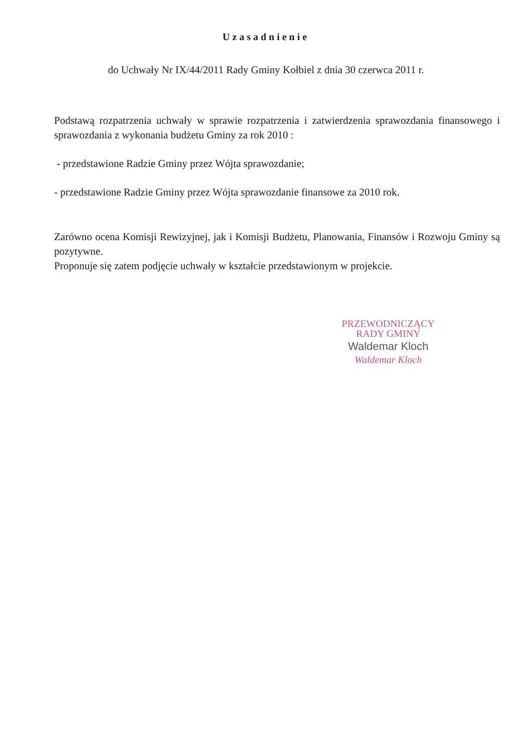Uzasadnienie
do Uchwały Nr IX/44/2011 Rady Gminy Kołbiel z dnia 30 czerwca 2011 r.
Podstawą rozpatrzenia uchwały w sprawie rozpatrzenia i zatwierdzenia sprawozdania finansowego i sprawozdania z wykonania budżetu Gminy za rok 2010 :
- przedstawione Radzie Gminy przez Wójta sprawozdanie;
- przedstawione Radzie Gminy przez Wójta sprawozdanie finansowe za 2010 rok.
Zarówno ocena Komisji Rewizyjnej, jak i Komisji Budżetu, Planowania, Finansów i Rozwoju Gminy są pozytywne.
Proponuje się zatem podjęcie uchwały w kształcie przedstawionym w projekcie.
PRZEWODNICZĄCY
RADY GMINY
Waldemar Kloch
Waldemar Kloch